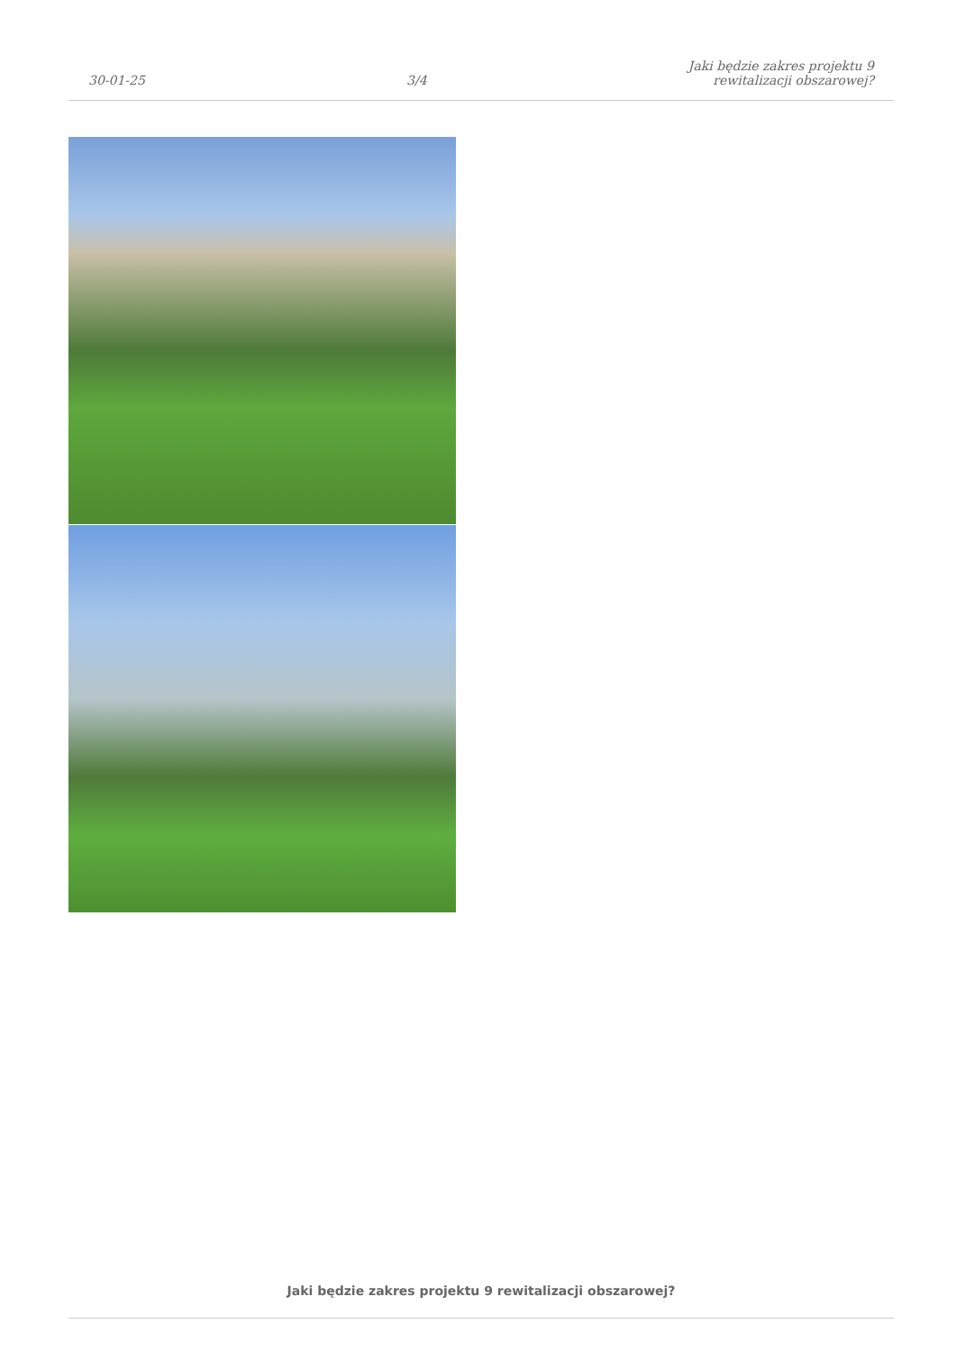30-01-25
3/4
Jaki będzie zakres projektu 9
rewitalizacji obszarowej?
Jaki będzie zakres projektu 9 rewitalizacji obszarowej?